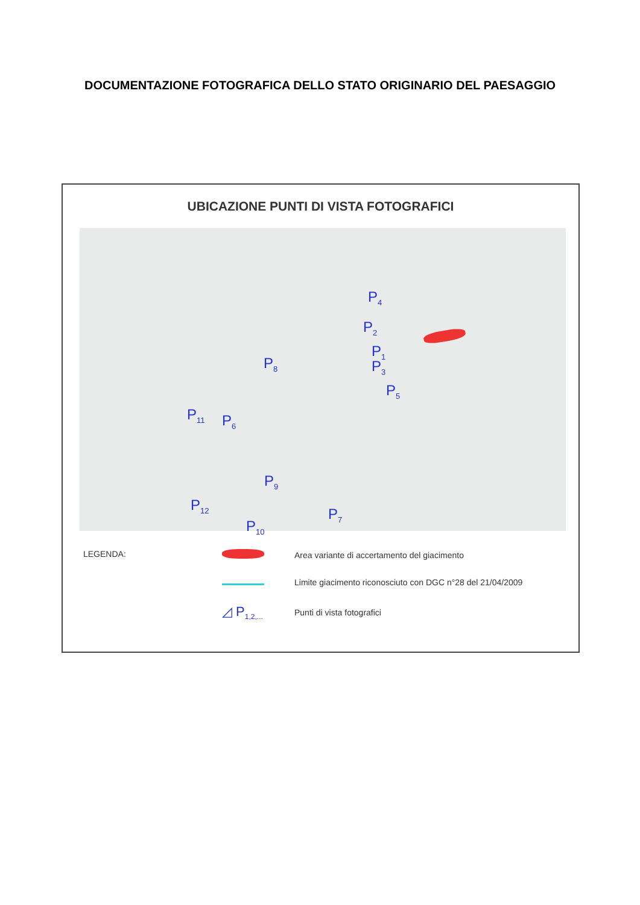DOCUMENTAZIONE FOTOGRAFICA DELLO STATO ORIGINARIO DEL PAESAGGIO
UBICAZIONE PUNTI DI VISTA FOTOGRAFICI
P<sub>4</sub>
P<sub>2</sub>
P<sub>1</sub>
P<sub>3</sub>
P<sub>5</sub>
P<sub>8</sub>
P<sub>11</sub> P<sub>6</sub>
P<sub>9</sub>
P<sub>12</sub>
P<sub>7</sub>
P<sub>10</sub>
LEGENDA: Area variante di accertamento del giacimento
Limite giacimento riconosciuto con DGC n°28 del 21/04/2009
◿ P<sub>1,2,...</sub> Punti di vista fotografici